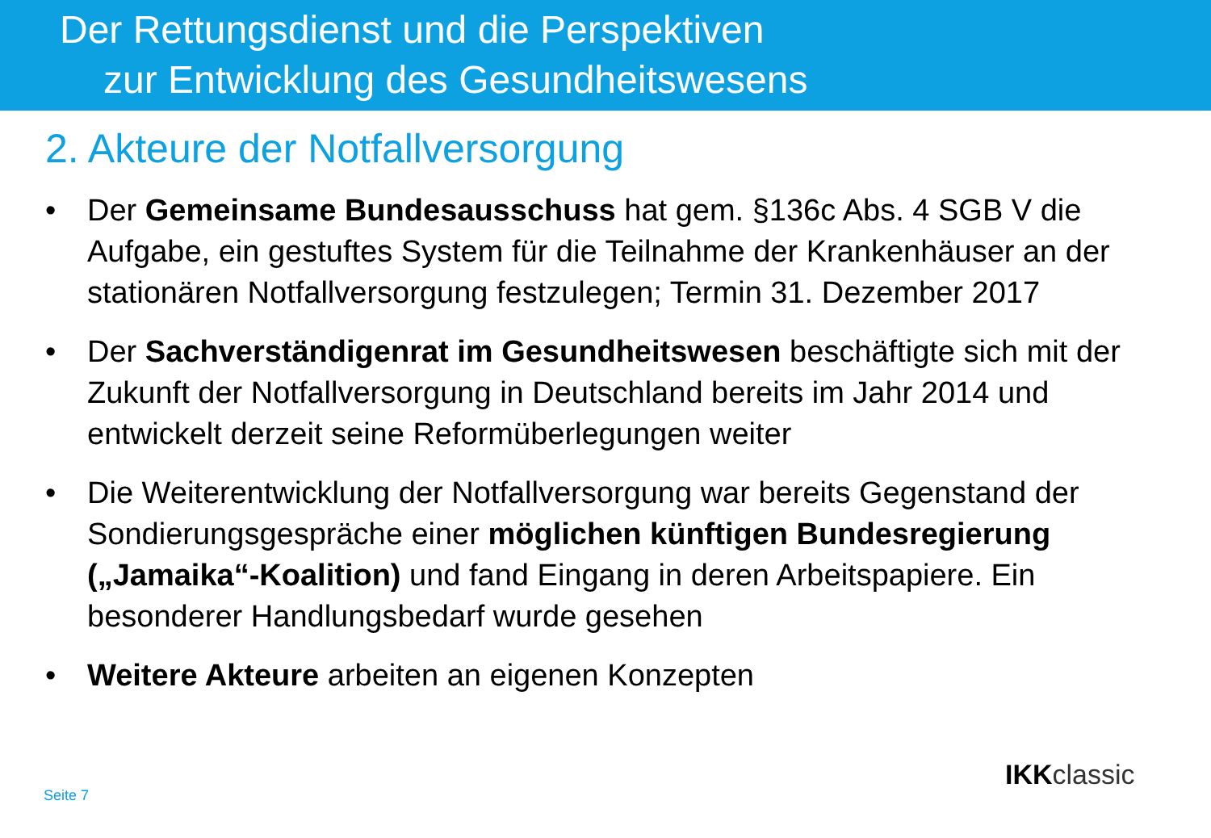Der Rettungsdienst und die Perspektiven
zur Entwicklung des Gesundheitswesens
2. Akteure der Notfallversorgung
• Der Gemeinsame Bundesausschuss hat gem. §136c Abs. 4 SGB V die Aufgabe, ein gestuftes System für die Teilnahme der Krankenhäuser an der stationären Notfallversorgung festzulegen; Termin 31. Dezember 2017
• Der Sachverständigenrat im Gesundheitswesen beschäftigte sich mit der Zukunft der Notfallversorgung in Deutschland bereits im Jahr 2014 und entwickelt derzeit seine Reformüberlegungen weiter
• Die Weiterentwicklung der Notfallversorgung war bereits Gegenstand der Sondierungsgespräche einer möglichen künftigen Bundesregierung („Jamaika“-Koalition) und fand Eingang in deren Arbeitspapiere. Ein besonderer Handlungsbedarf wurde gesehen
• Weitere Akteure arbeiten an eigenen Konzepten
Seite 7
IKKclassic